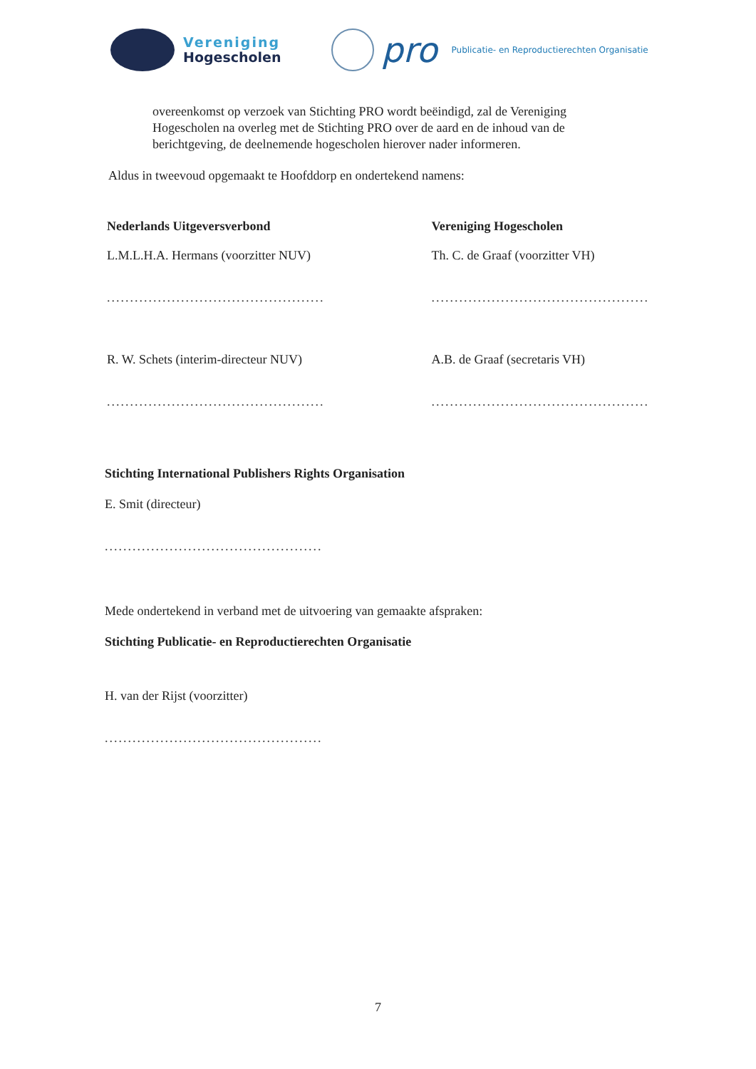Vereniging
Hogescholen
pro
Publicatie- en Reproductierechten Organisatie
overeenkomst op verzoek van Stichting PRO wordt beëindigd, zal de Vereniging Hogescholen na overleg met de Stichting PRO over de aard en de inhoud van de berichtgeving, de deelnemende hogescholen hierover nader informeren.
Aldus in tweevoud opgemaakt te Hoofddorp en ondertekend namens:
Nederlands Uitgeversverbond
L.M.L.H.A. Hermans (voorzitter NUV)
...............................................
R. W. Schets (interim-directeur NUV)
...............................................
Vereniging Hogescholen
Th. C. de Graaf (voorzitter VH)
...............................................
A.B. de Graaf (secretaris VH)
...............................................
Stichting International Publishers Rights Organisation
E. Smit (directeur)
...............................................
Mede ondertekend in verband met de uitvoering van gemaakte afspraken:
Stichting Publicatie- en Reproductierechten Organisatie
H. van der Rijst (voorzitter)
...............................................
7